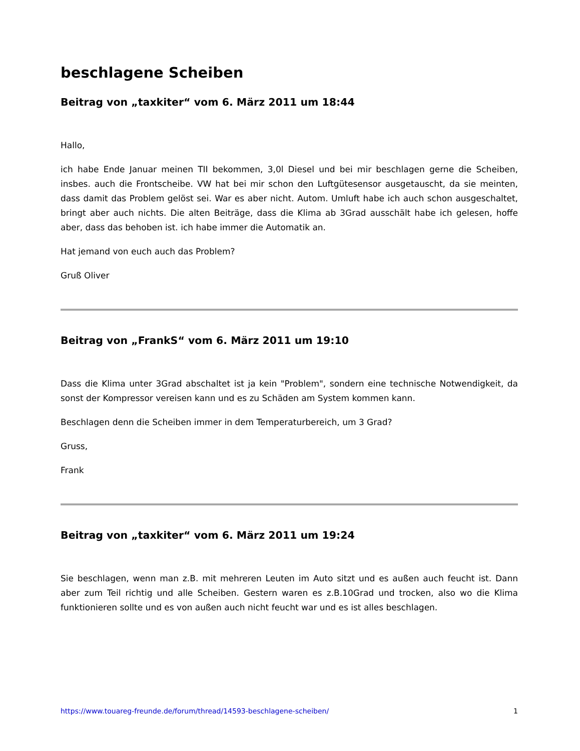beschlagene Scheiben
Beitrag von „taxkiter“ vom 6. März 2011 um 18:44
Hallo,
ich habe Ende Januar meinen TII bekommen, 3,0l Diesel und bei mir beschlagen gerne die Scheiben, insbes. auch die Frontscheibe. VW hat bei mir schon den Luftgütesensor ausgetauscht, da sie meinten, dass damit das Problem gelöst sei. War es aber nicht. Autom. Umluft habe ich auch schon ausgeschaltet, bringt aber auch nichts. Die alten Beiträge, dass die Klima ab 3Grad ausschält habe ich gelesen, hoffe aber, dass das behoben ist. ich habe immer die Automatik an.
Hat jemand von euch auch das Problem?
Gruß Oliver
Beitrag von „FrankS“ vom 6. März 2011 um 19:10
Dass die Klima unter 3Grad abschaltet ist ja kein "Problem", sondern eine technische Notwendigkeit, da sonst der Kompressor vereisen kann und es zu Schäden am System kommen kann.
Beschlagen denn die Scheiben immer in dem Temperaturbereich, um 3 Grad?
Gruss,
Frank
Beitrag von „taxkiter“ vom 6. März 2011 um 19:24
Sie beschlagen, wenn man z.B. mit mehreren Leuten im Auto sitzt und es außen auch feucht ist. Dann aber zum Teil richtig und alle Scheiben. Gestern waren es z.B.10Grad und trocken, also wo die Klima funktionieren sollte und es von außen auch nicht feucht war und es ist alles beschlagen.
https://www.touareg-freunde.de/forum/thread/14593-beschlagene-scheiben/ 1